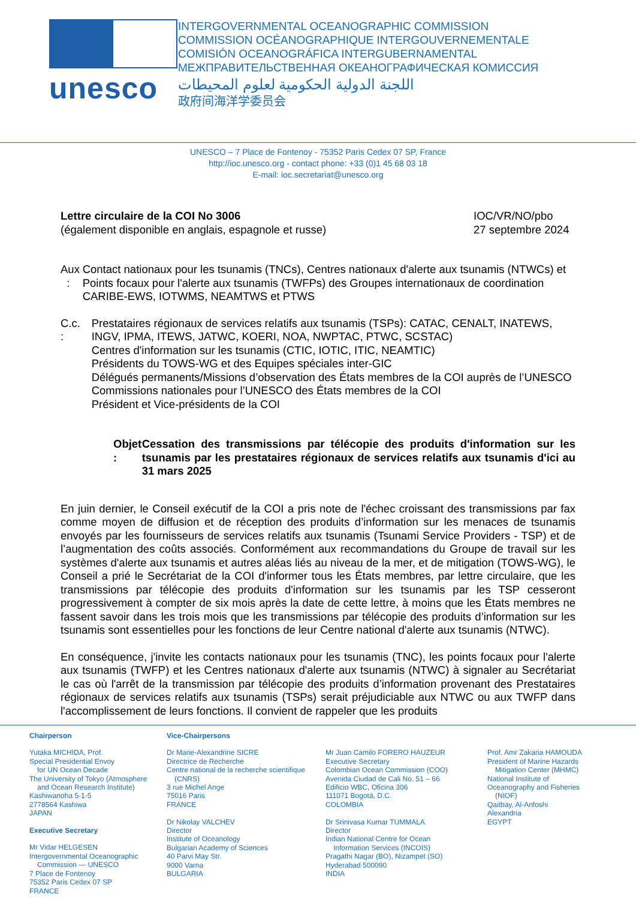unesco
INTERGOVERNMENTAL OCEANOGRAPHIC COMMISSION
COMMISSION OCÉANOGRAPHIQUE INTERGOUVERNEMENTALE
COMISIÓN OCEANOGRÁFICA INTERGUBERNAMENTAL
МЕЖПРАВИТЕЛЬСТВЕННАЯ ОКЕАНОГРАФИЧЕСКАЯ КОМИССИЯ
اللجنة الدولية الحكومية لعلوم المحيطات
政府间海洋学委员会
UNESCO – 7 Place de Fontenoy - 75352 Paris Cedex 07 SP, France
http://ioc.unesco.org - contact phone: +33 (0)1 45 68 03 18
E-mail: ioc.secretariat@unesco.org
Lettre circulaire de la COI No 3006
(également disponible en anglais, espagnole et russe)
IOC/VR/NO/pbo
27 septembre 2024
Aux : Contact nationaux pour les tsunamis (TNCs), Centres nationaux d'alerte aux tsunamis (NTWCs) et Points focaux pour l'alerte aux tsunamis (TWFPs) des Groupes internationaux de coordination CARIBE-EWS, IOTWMS, NEAMTWS et PTWS
C.c. :
Prestataires régionaux de services relatifs aux tsunamis (TSPs): CATAC, CENALT, INATEWS, INGV, IPMA, ITEWS, JATWC, KOERI, NOA, NWPTAC, PTWC, SCSTAC)
Centres d'information sur les tsunamis (CTIC, IOTIC, ITIC, NEAMTIC)
Présidents du TOWS-WG et des Equipes spéciales inter-GIC
Délégués permanents/Missions d’observation des États membres de la COI auprès de l’UNESCO
Commissions nationales pour l’UNESCO des États membres de la COI
Président et Vice-présidents de la COI
Objet : Cessation des transmissions par télécopie des produits d'information sur les tsunamis par les prestataires régionaux de services relatifs aux tsunamis d'ici au 31 mars 2025
En juin dernier, le Conseil exécutif de la COI a pris note de l'échec croissant des transmissions par fax comme moyen de diffusion et de réception des produits d’information sur les menaces de tsunamis envoyés par les fournisseurs de services relatifs aux tsunamis (Tsunami Service Providers - TSP) et de l’augmentation des coûts associés. Conformément aux recommandations du Groupe de travail sur les systèmes d'alerte aux tsunamis et autres aléas liés au niveau de la mer, et de mitigation (TOWS-WG), le Conseil a prié le Secrétariat de la COI d'informer tous les États membres, par lettre circulaire, que les transmissions par télécopie des produits d'information sur les tsunamis par les TSP cesseront progressivement à compter de six mois après la date de cette lettre, à moins que les États membres ne fassent savoir dans les trois mois que les transmissions par télécopie des produits d’information sur les tsunamis sont essentielles pour les fonctions de leur Centre national d'alerte aux tsunamis (NTWC).
En conséquence, j'invite les contacts nationaux pour les tsunamis (TNC), les points focaux pour l'alerte aux tsunamis (TWFP) et les Centres nationaux d'alerte aux tsunamis (NTWC) à signaler au Secrétariat le cas où l'arrêt de la transmission par télécopie des produits d’information provenant des Prestataires régionaux de services relatifs aux tsunamis (TSPs) serait préjudiciable aux NTWC ou aux TWFP dans l'accomplissement de leurs fonctions. Il convient de rappeler que les produits
Chairperson
Yutaka MICHIDA, Prof.
Special Presidential Envoy
for UN Ocean Decade
The University of Tokyo (Atmosphere
and Ocean Research Institute)
Kashiwanoha 5-1-5
2778564 Kashiwa
JAPAN
Executive Secretary
Mr Vidar HELGESEN
Intergovernmental Oceanographic
Commission — UNESCO
7 Place de Fontenoy
75352 Paris Cedex 07 SP
FRANCE
Vice-Chairpersons
Dr Marie-Alexandrine SICRE
Directrice de Recherche
Centre national de la recherche scientifique
(CNRS)
3 rue Michel Ange
75016 Paris
FRANCE
Dr Nikolay VALCHEV
Director
Institute of Oceanology
Bulgarian Academy of Sciences
40 Parvi May Str.
9000 Varna
BULGARIA
Mr Juan Camilo FORERO HAUZEUR
Executive Secretary
Colombian Ocean Commission (COO)
Avenida Ciudad de Cali No. 51 – 66
Edificio WBC, Oficina 306
111071 Bogotá, D.C.
COLOMBIA
Dr Srinivasa Kumar TUMMALA
Director
Indian National Centre for Ocean
Information Services (INCOIS)
Pragathi Nagar (BO), Nizampet (SO)
Hyderabad 500090
INDIA
Prof. Amr Zakaria HAMOUDA
President of Marine Hazards
Mitigation Center (MHMC)
National Institute of
Oceanography and Fisheries
(NIOF)
Qaitbay, Al-Anfoshi
Alexandria
EGYPT